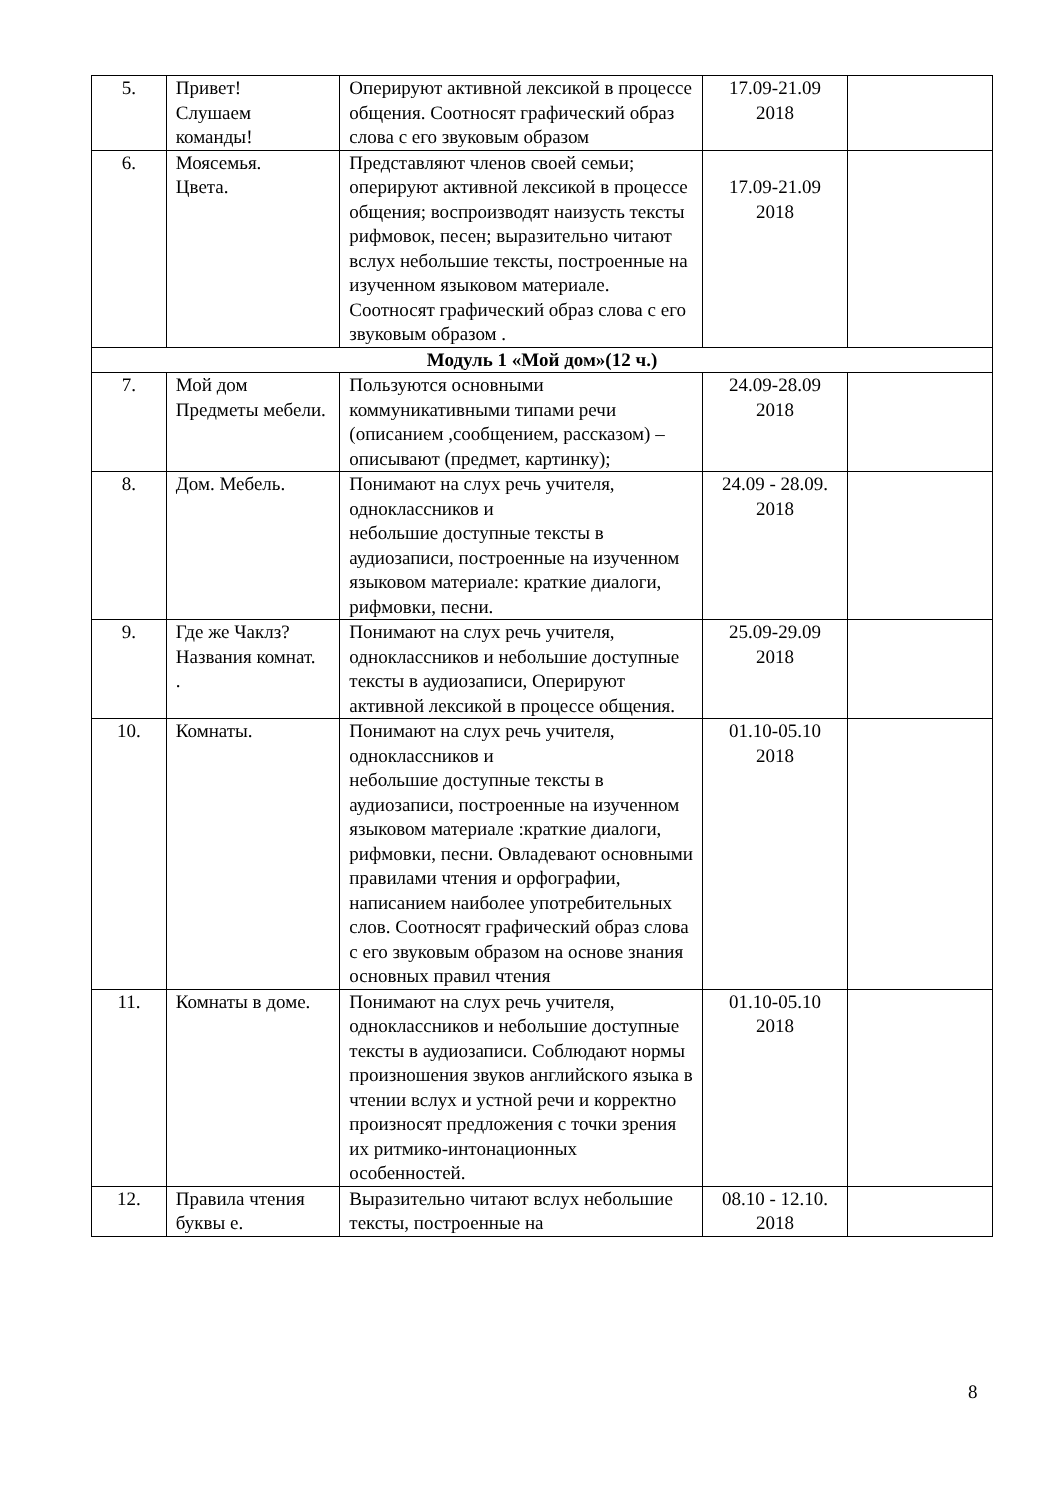| 5. | Привет! Слушаем команды! | Оперируют активной лексикой в процессе общения. Соотносят графический образ слова с его звуковым образом | 17.09-21.09 2018 | |
| 6. | Моясемья. Цвета. | Представляют членов своей семьи; оперируют активной лексикой в процессе общения; воспроизводят наизусть тексты рифмовок, песен; выразительно читают вслух небольшие тексты, построенные на изученном языковом материале. Соотносят графический образ слова с его звуковым образом . | 17.09-21.09 2018 | |
| Модуль 1 «Мой дом»(12 ч.) | | | | |
| 7. | Мой дом Предметы мебели. | Пользуются основными коммуникативными типами речи (описанием ,сообщением, рассказом) – описывают (предмет, картинку); | 24.09-28.09 2018 | |
| 8. | Дом. Мебель. | Понимают на слух речь учителя, одноклассников и небольшие доступные тексты в аудиозаписи, построенные на изученном языковом материале: краткие диалоги, рифмовки, песни. | 24.09 - 28.09. 2018 | |
| 9. | Где же Чаклз? Названия комнат. . | Понимают на слух речь учителя, одноклассников и небольшие доступные тексты в аудиозаписи, Оперируют активной лексикой в процессе общения. | 25.09-29.09 2018 | |
| 10. | Комнаты. | Понимают на слух речь учителя, одноклассников и небольшие доступные тексты в аудиозаписи, построенные на изученном языковом материале :краткие диалоги, рифмовки, песни. Овладевают основными правилами чтения и орфографии, написанием наиболее употребительных слов. Соотносят графический образ слова с его звуковым образом на основе знания основных правил чтения | 01.10-05.10 2018 | |
| 11. | Комнаты в доме. | Понимают на слух речь учителя, одноклассников и небольшие доступные тексты в аудиозаписи. Соблюдают нормы произношения звуков английского языка в чтении вслух и устной речи и корректно произносят предложения с точки зрения их ритмико-интонационных особенностей. | 01.10-05.10 2018 | |
| 12. | Правила чтения буквы е. | Выразительно читают вслух небольшие тексты, построенные на | 08.10 - 12.10. 2018 | |
8